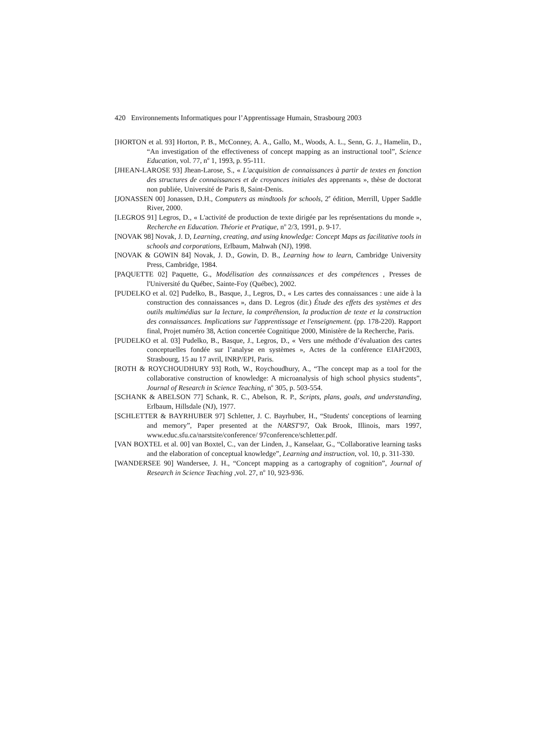420 Environnements Informatiques pour l’Apprentissage Humain, Strasbourg 2003
[HORTON et al. 93] Horton, P. B., McConney, A. A., Gallo, M., Woods, A. L., Senn, G. J., Hamelin, D., “An investigation of the effectiveness of concept mapping as an instructional tool”, Science Education, vol. 77, n<sup>o</sup> 1, 1993, p. 95-111.
[JHEAN-LAROSE 93] Jhean-Larose, S., « L'acquisition de connaissances à partir de textes en fonction des structures de connaissances et de croyances initiales des apprenants », thèse de doctorat non publiée, Université de Paris 8, Saint-Denis.
[JONASSEN 00] Jonassen, D.H., Computers as mindtools for schools, 2<sup>e</sup> édition, Merrill, Upper Saddle River, 2000.
[LEGROS 91] Legros, D., « L'activité de production de texte dirigée par les représentations du monde », Recherche en Education. Théorie et Pratique, n<sup>o</sup> 2/3, 1991, p. 9-17.
[NOVAK 98] Novak, J. D, Learning, creating, and using knowledge: Concept Maps as facilitative tools in schools and corporations, Erlbaum, Mahwah (NJ), 1998.
[NOVAK & GOWIN 84] Novak, J. D., Gowin, D. B., Learning how to learn, Cambridge University Press, Cambridge, 1984.
[PAQUETTE 02] Paquette, G., Modélisation des connaissances et des compétences , Presses de l'Université du Québec, Sainte-Foy (Québec), 2002.
[PUDELKO et al. 02] Pudelko, B., Basque, J., Legros, D., « Les cartes des connaissances : une aide à la construction des connaissances », dans D. Legros (dir.) Étude des effets des systèmes et des outils multimédias sur la lecture, la compréhension, la production de texte et la construction des connaissances. Implications sur l'apprentissage et l'enseignement. (pp. 178-220). Rapport final, Projet numéro 38, Action concertée Cognitique 2000, Ministère de la Recherche, Paris.
[PUDELKO et al. 03] Pudelko, B., Basque, J., Legros, D., « Vers une méthode d’évaluation des cartes conceptuelles fondée sur l’analyse en systèmes », Actes de la conférence EIAH'2003, Strasbourg, 15 au 17 avril, INRP/EPI, Paris.
[ROTH & ROYCHOUDHURY 93] Roth, W., Roychoudhury, A., “The concept map as a tool for the collaborative construction of knowledge: A microanalysis of high school physics students”, Journal of Research in Science Teaching, n<sup>o</sup> 305, p. 503-554.
[SCHANK & ABELSON 77] Schank, R. C., Abelson, R. P., Scripts, plans, goals, and understanding, Erlbaum, Hillsdale (NJ), 1977.
[SCHLETTER & BAYRHUBER 97] Schletter, J. C. Bayrhuber, H., “Students' conceptions of learning and memory”, Paper presented at the NARST'97, Oak Brook, Illinois, mars 1997, www.educ.sfu.ca/narstsite/conference/ 97conference/schletter.pdf.
[VAN BOXTEL et al. 00] van Boxtel, C., van der Linden, J., Kanselaar, G., “Collaborative learning tasks and the elaboration of conceptual knowledge”, Learning and instruction, vol. 10, p. 311-330.
[WANDERSEE 90] Wandersee, J. H., “Concept mapping as a cartography of cognition”, Journal of Research in Science Teaching ,vol. 27, n<sup>o</sup> 10, 923-936.